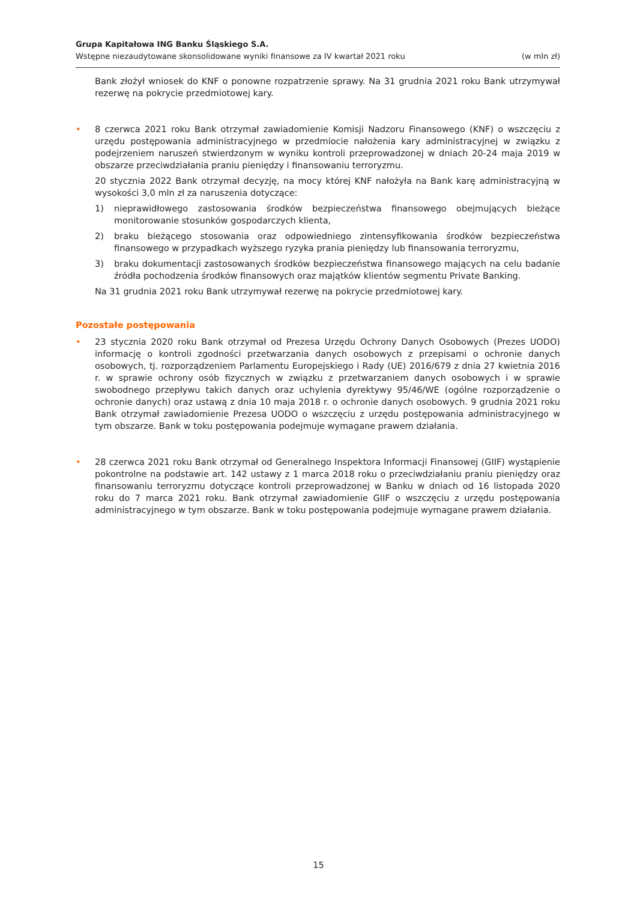Grupa Kapitałowa ING Banku Śląskiego S.A.
Wstępne niezaudytowane skonsolidowane wyniki finansowe za IV kwartał 2021 roku (w mln zł)
Bank złożył wniosek do KNF o ponowne rozpatrzenie sprawy. Na 31 grudnia 2021 roku Bank utrzymywał rezerwę na pokrycie przedmiotowej kary.
• 8 czerwca 2021 roku Bank otrzymał zawiadomienie Komisji Nadzoru Finansowego (KNF) o wszczęciu z urzędu postępowania administracyjnego w przedmiocie nałożenia kary administracyjnej w związku z podejrzeniem naruszeń stwierdzonym w wyniku kontroli przeprowadzonej w dniach 20-24 maja 2019 w obszarze przeciwdziałania praniu pieniędzy i finansowaniu terroryzmu.
20 stycznia 2022 Bank otrzymał decyzję, na mocy której KNF nałożyła na Bank karę administracyjną w wysokości 3,0 mln zł za naruszenia dotyczące:
1) nieprawidłowego zastosowania środków bezpieczeństwa finansowego obejmujących bieżące monitorowanie stosunków gospodarczych klienta,
2) braku bieżącego stosowania oraz odpowiedniego zintensyfikowania środków bezpieczeństwa finansowego w przypadkach wyższego ryzyka prania pieniędzy lub finansowania terroryzmu,
3) braku dokumentacji zastosowanych środków bezpieczeństwa finansowego mających na celu badanie źródła pochodzenia środków finansowych oraz majątków klientów segmentu Private Banking.
Na 31 grudnia 2021 roku Bank utrzymywał rezerwę na pokrycie przedmiotowej kary.
Pozostałe postępowania
• 23 stycznia 2020 roku Bank otrzymał od Prezesa Urzędu Ochrony Danych Osobowych (Prezes UODO) informację o kontroli zgodności przetwarzania danych osobowych z przepisami o ochronie danych osobowych, tj. rozporządzeniem Parlamentu Europejskiego i Rady (UE) 2016/679 z dnia 27 kwietnia 2016 r. w sprawie ochrony osób fizycznych w związku z przetwarzaniem danych osobowych i w sprawie swobodnego przepływu takich danych oraz uchylenia dyrektywy 95/46/WE (ogólne rozporządzenie o ochronie danych) oraz ustawą z dnia 10 maja 2018 r. o ochronie danych osobowych. 9 grudnia 2021 roku Bank otrzymał zawiadomienie Prezesa UODO o wszczęciu z urzędu postępowania administracyjnego w tym obszarze. Bank w toku postępowania podejmuje wymagane prawem działania.
• 28 czerwca 2021 roku Bank otrzymał od Generalnego Inspektora Informacji Finansowej (GIIF) wystąpienie pokontrolne na podstawie art. 142 ustawy z 1 marca 2018 roku o przeciwdziałaniu praniu pieniędzy oraz finansowaniu terroryzmu dotyczące kontroli przeprowadzonej w Banku w dniach od 16 listopada 2020 roku do 7 marca 2021 roku. Bank otrzymał zawiadomienie GIIF o wszczęciu z urzędu postępowania administracyjnego w tym obszarze. Bank w toku postępowania podejmuje wymagane prawem działania.
15